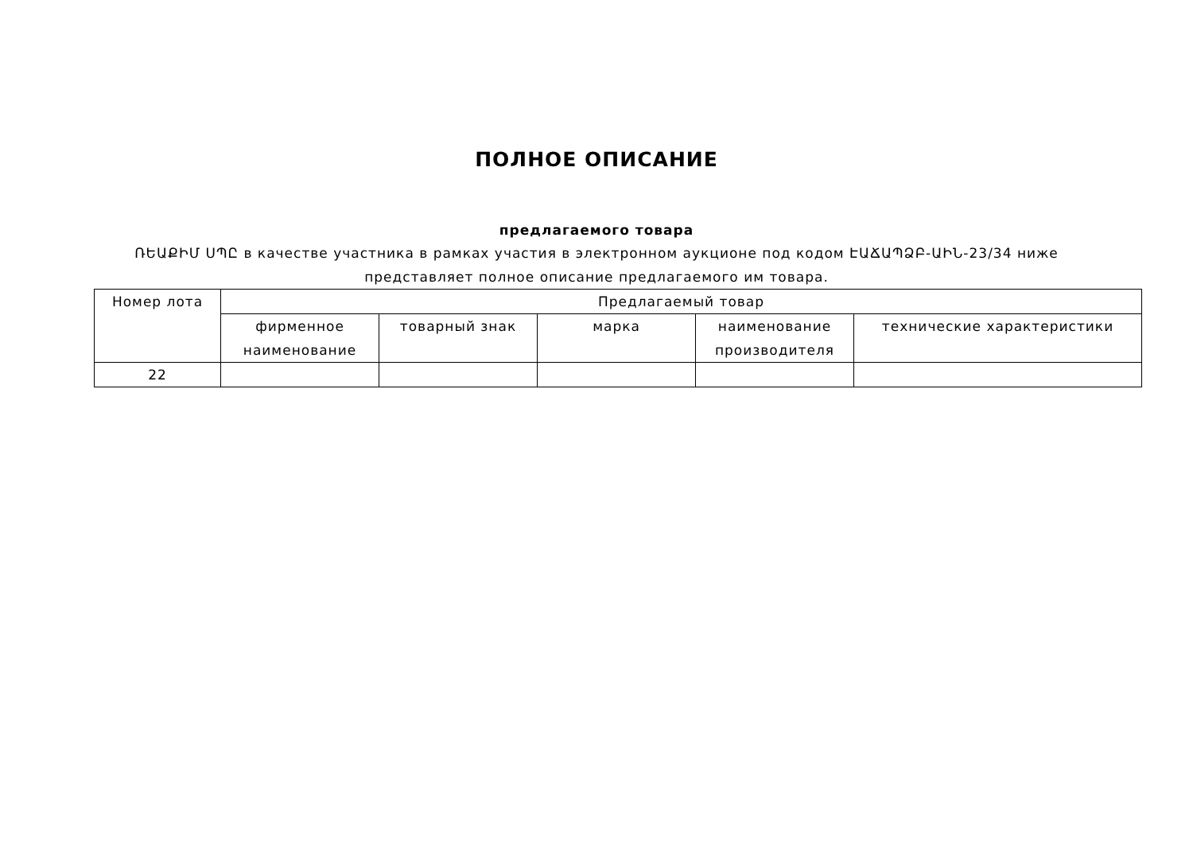ПОЛНОЕ ОПИСАНИЕ
предлагаемого товара
ՌԵԱՔԻՄ ՍՊԸ в качестве участника в рамках участия в электронном аукционе под кодом ԷԱՃԱՊՁԲ-ԱԻՆ-23/34 ниже представляет полное описание предлагаемого им товара.
| Номер лота | Предлагаемый товар | | | | |
| --- | --- | --- | --- | --- | --- |
| | фирменное наименование | товарный знак | марка | наименование производителя | технические характеристики |
| 22 | | | | | |